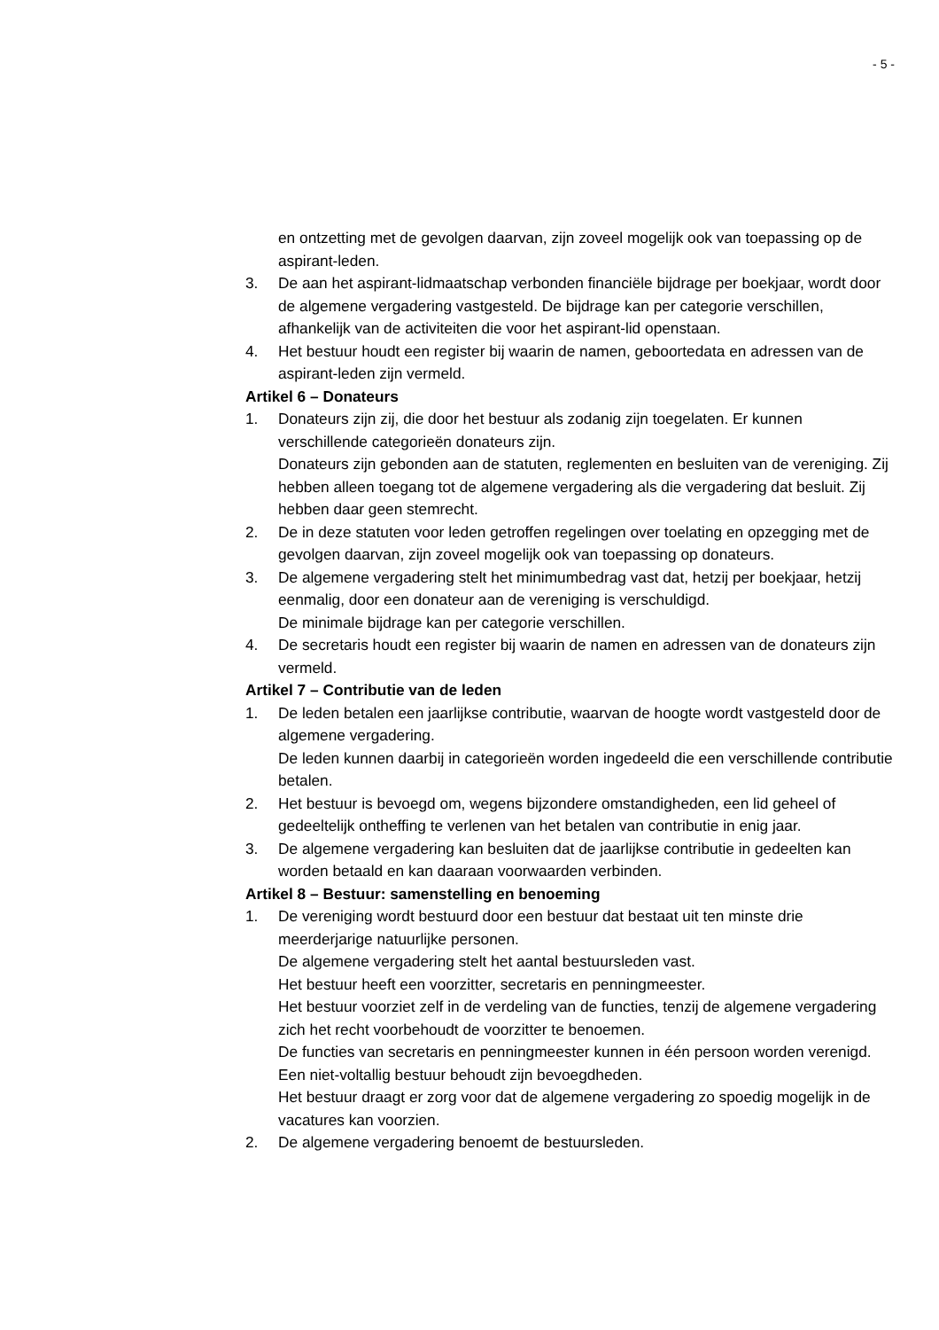- 5 -
en ontzetting met de gevolgen daarvan, zijn zoveel mogelijk ook van toepassing op de aspirant-leden.
3. De aan het aspirant-lidmaatschap verbonden financiële bijdrage per boekjaar, wordt door de algemene vergadering vastgesteld. De bijdrage kan per categorie verschillen, afhankelijk van de activiteiten die voor het aspirant-lid openstaan.
4. Het bestuur houdt een register bij waarin de namen, geboortedata en adressen van de aspirant-leden zijn vermeld.
Artikel 6 – Donateurs
1. Donateurs zijn zij, die door het bestuur als zodanig zijn toegelaten. Er kunnen verschillende categorieën donateurs zijn.
Donateurs zijn gebonden aan de statuten, reglementen en besluiten van de vereniging. Zij hebben alleen toegang tot de algemene vergadering als die vergadering dat besluit. Zij hebben daar geen stemrecht.
2. De in deze statuten voor leden getroffen regelingen over toelating en opzegging met de gevolgen daarvan, zijn zoveel mogelijk ook van toepassing op donateurs.
3. De algemene vergadering stelt het minimumbedrag vast dat, hetzij per boekjaar, hetzij eenmalig, door een donateur aan de vereniging is verschuldigd.
De minimale bijdrage kan per categorie verschillen.
4. De secretaris houdt een register bij waarin de namen en adressen van de donateurs zijn vermeld.
Artikel 7 – Contributie van de leden
1. De leden betalen een jaarlijkse contributie, waarvan de hoogte wordt vastgesteld door de algemene vergadering.
De leden kunnen daarbij in categorieën worden ingedeeld die een verschillende contributie betalen.
2. Het bestuur is bevoegd om, wegens bijzondere omstandigheden, een lid geheel of gedeeltelijk ontheffing te verlenen van het betalen van contributie in enig jaar.
3. De algemene vergadering kan besluiten dat de jaarlijkse contributie in gedeelten kan worden betaald en kan daaraan voorwaarden verbinden.
Artikel 8 – Bestuur: samenstelling en benoeming
1. De vereniging wordt bestuurd door een bestuur dat bestaat uit ten minste drie meerderjarige natuurlijke personen.
De algemene vergadering stelt het aantal bestuursleden vast.
Het bestuur heeft een voorzitter, secretaris en penningmeester.
Het bestuur voorziet zelf in de verdeling van de functies, tenzij de algemene vergadering zich het recht voorbehoudt de voorzitter te benoemen.
De functies van secretaris en penningmeester kunnen in één persoon worden verenigd.
Een niet-voltallig bestuur behoudt zijn bevoegdheden.
Het bestuur draagt er zorg voor dat de algemene vergadering zo spoedig mogelijk in de vacatures kan voorzien.
2. De algemene vergadering benoemt de bestuursleden.